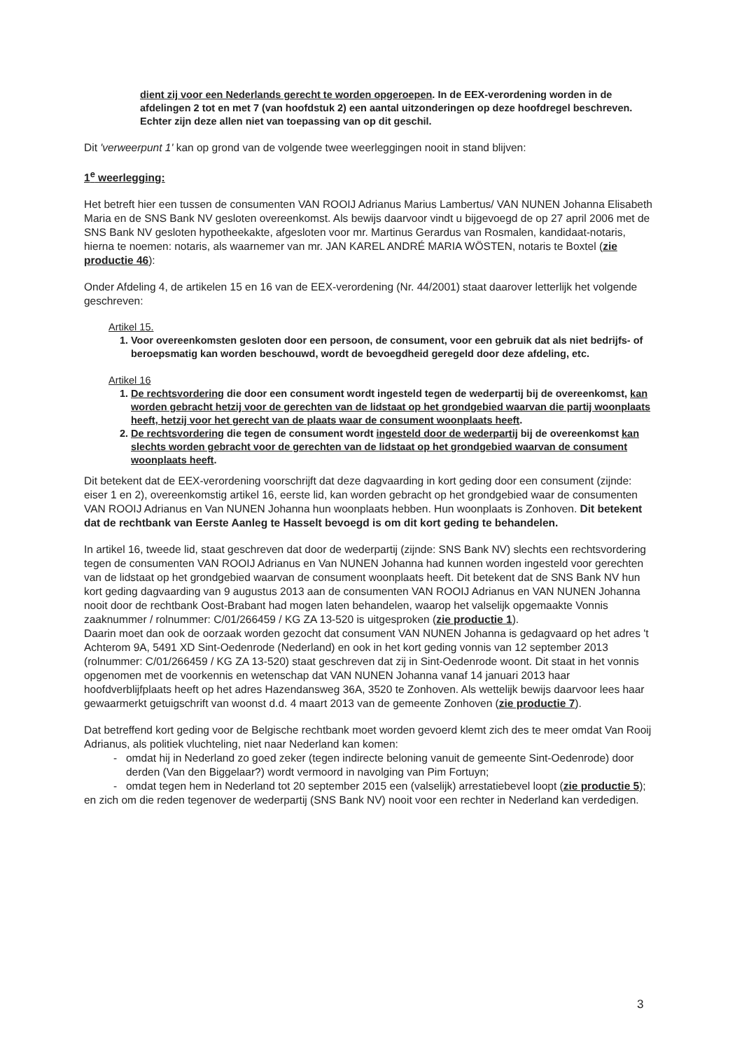dient zij voor een Nederlands gerecht te worden opgeroepen. In de EEX-verordening worden in de afdelingen 2 tot en met 7 (van hoofdstuk 2) een aantal uitzonderingen op deze hoofdregel beschreven. Echter zijn deze allen niet van toepassing van op dit geschil.
Dit 'verweerpunt 1' kan op grond van de volgende twee weerleggingen nooit in stand blijven:
1<sup>e</sup> weerlegging:
Het betreft hier een tussen de consumenten VAN ROOIJ Adrianus Marius Lambertus/ VAN NUNEN Johanna Elisabeth Maria en de SNS Bank NV gesloten overeenkomst. Als bewijs daarvoor vindt u bijgevoegd de op 27 april 2006 met de SNS Bank NV gesloten hypotheekakte, afgesloten voor mr. Martinus Gerardus van Rosmalen, kandidaat-notaris, hierna te noemen: notaris, als waarnemer van mr. JAN KAREL ANDRÉ MARIA WÖSTEN, notaris te Boxtel (zie productie 46):
Onder Afdeling 4, de artikelen 15 en 16 van de EEX-verordening (Nr. 44/2001) staat daarover letterlijk het volgende geschreven:
Artikel 15.
1. Voor overeenkomsten gesloten door een persoon, de consument, voor een gebruik dat als niet bedrijfs- of beroepsmatig kan worden beschouwd, wordt de bevoegdheid geregeld door deze afdeling, etc.
Artikel 16
1. De rechtsvordering die door een consument wordt ingesteld tegen de wederpartij bij de overeenkomst, kan worden gebracht hetzij voor de gerechten van de lidstaat op het grondgebied waarvan die partij woonplaats heeft, hetzij voor het gerecht van de plaats waar de consument woonplaats heeft.
2. De rechtsvordering die tegen de consument wordt ingesteld door de wederpartij bij de overeenkomst kan slechts worden gebracht voor de gerechten van de lidstaat op het grondgebied waarvan de consument woonplaats heeft.
Dit betekent dat de EEX-verordening voorschrijft dat deze dagvaarding in kort geding door een consument (zijnde: eiser 1 en 2), overeenkomstig artikel 16, eerste lid, kan worden gebracht op het grondgebied waar de consumenten VAN ROOIJ Adrianus en Van NUNEN Johanna hun woonplaats hebben. Hun woonplaats is Zonhoven. Dit betekent dat de rechtbank van Eerste Aanleg te Hasselt bevoegd is om dit kort geding te behandelen.
In artikel 16, tweede lid, staat geschreven dat door de wederpartij (zijnde: SNS Bank NV) slechts een rechtsvordering tegen de consumenten VAN ROOIJ Adrianus en Van NUNEN Johanna had kunnen worden ingesteld voor gerechten van de lidstaat op het grondgebied waarvan de consument woonplaats heeft. Dit betekent dat de SNS Bank NV hun kort geding dagvaarding van 9 augustus 2013 aan de consumenten VAN ROOIJ Adrianus en VAN NUNEN Johanna nooit door de rechtbank Oost-Brabant had mogen laten behandelen, waarop het valselijk opgemaakte Vonnis zaaknummer / rolnummer: C/01/266459 / KG ZA 13-520 is uitgesproken (zie productie 1).
Daarin moet dan ook de oorzaak worden gezocht dat consument VAN NUNEN Johanna is gedagvaard op het adres 't Achterom 9A, 5491 XD Sint-Oedenrode (Nederland) en ook in het kort geding vonnis van 12 september 2013 (rolnummer: C/01/266459 / KG ZA 13-520) staat geschreven dat zij in Sint-Oedenrode woont. Dit staat in het vonnis opgenomen met de voorkennis en wetenschap dat VAN NUNEN Johanna vanaf 14 januari 2013 haar hoofdverblijfplaats heeft op het adres Hazendansweg 36A, 3520 te Zonhoven. Als wettelijk bewijs daarvoor lees haar gewaarmerkt getuigschrift van woonst d.d. 4 maart 2013 van de gemeente Zonhoven (zie productie 7).
Dat betreffend kort geding voor de Belgische rechtbank moet worden gevoerd klemt zich des te meer omdat Van Rooij Adrianus, als politiek vluchteling, niet naar Nederland kan komen:
omdat hij in Nederland zo goed zeker (tegen indirecte beloning vanuit de gemeente Sint-Oedenrode) door derden (Van den Biggelaar?) wordt vermoord in navolging van Pim Fortuyn;
omdat tegen hem in Nederland tot 20 september 2015 een (valselijk) arrestatiebevel loopt (zie productie 5);
en zich om die reden tegenover de wederpartij (SNS Bank NV) nooit voor een rechter in Nederland kan verdedigen.
3